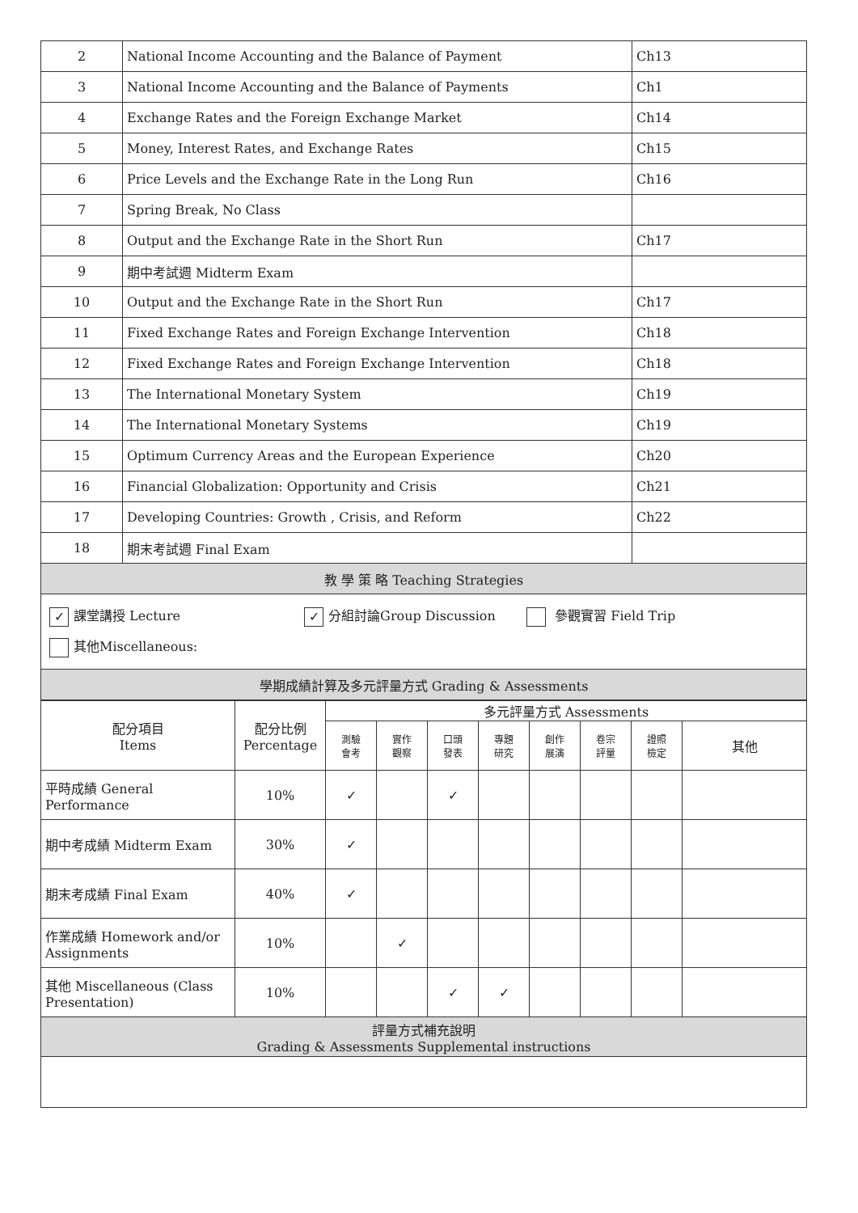| 2 | National Income Accounting and the Balance of Payment | Ch13 |
| 3 | National Income Accounting and the Balance of Payments | Ch1 |
| 4 | Exchange Rates and the Foreign Exchange Market | Ch14 |
| 5 | Money, Interest Rates, and Exchange Rates | Ch15 |
| 6 | Price Levels and the Exchange Rate in the Long Run | Ch16 |
| 7 | Spring Break, No Class | |
| 8 | Output and the Exchange Rate in the Short Run | Ch17 |
| 9 | 期中考試週 Midterm Exam | |
| 10 | Output and the Exchange Rate in the Short Run | Ch17 |
| 11 | Fixed Exchange Rates and Foreign Exchange Intervention | Ch18 |
| 12 | Fixed Exchange Rates and Foreign Exchange Intervention | Ch18 |
| 13 | The International Monetary System | Ch19 |
| 14 | The International Monetary Systems | Ch19 |
| 15 | Optimum Currency Areas and the European Experience | Ch20 |
| 16 | Financial Globalization: Opportunity and Crisis | Ch21 |
| 17 | Developing Countries: Growth , Crisis, and Reform | Ch22 |
| 18 | 期末考試週 Final Exam | |
| 教 學 策 略 Teaching Strategies | | |
| ✓ 課堂講授 Lecture ✓ 分組討論Group Discussion 參觀實習 Field Trip 其他Miscellaneous: | | |
| 學期成績計算及多元評量方式 Grading & Assessments | | |
| 配分項目 Items | 配分比例 Percentage | 多元評量方式 Assessments | | | | | | | |
| --- | --- | --- | --- | --- | --- | --- | --- | --- | --- |
| | | 測驗 會考 | 實作 觀察 | 口頭 發表 | 專題 研究 | 創作 展演 | 卷宗 評量 | 證照 檢定 | 其他 |
| 平時成績 General Performance | 10% | ✓ | | ✓ | | | | | |
| 期中考成績 Midterm Exam | 30% | ✓ | | | | | | | |
| 期末考成績 Final Exam | 40% | ✓ | | | | | | | |
| 作業成績 Homework and/or Assignments | 10% | | ✓ | | | | | | |
| 其他 Miscellaneous (Class Presentation) | 10% | | | ✓ | ✓ | | | | |
| 評量方式補充說明 Grading & Assessments Supplemental instructions | | | | | | | | | |